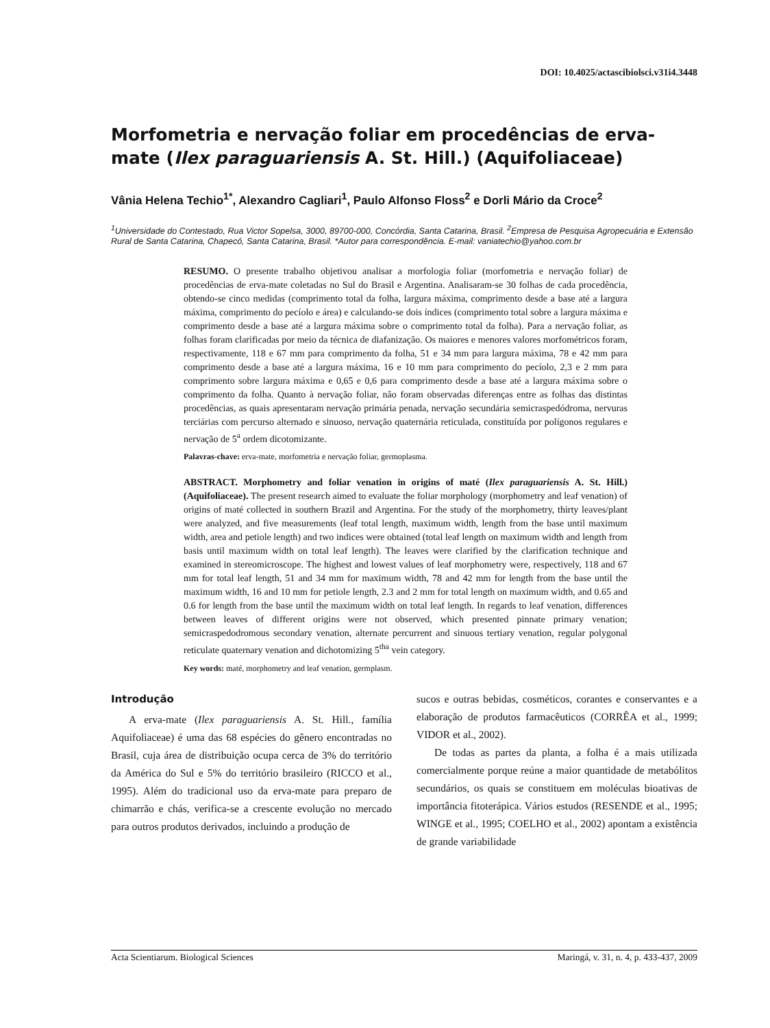DOI: 10.4025/actascibiolsci.v31i4.3448
Morfometria e nervação foliar em procedências de erva-mate (Ilex paraguariensis A. St. Hill.) (Aquifoliaceae)
Vânia Helena Techio<sup>1*</sup>, Alexandro Cagliari<sup>1</sup>, Paulo Alfonso Floss<sup>2</sup> e Dorli Mário da Croce<sup>2</sup>
<sup>1</sup> Universidade do Contestado, Rua Victor Sopelsa, 3000, 89700-000, Concórdia, Santa Catarina, Brasil. <sup>2</sup>Empresa de Pesquisa Agropecuária e Extensão Rural de Santa Catarina, Chapecó, Santa Catarina, Brasil. *Autor para correspondência. E-mail: vaniatechio@yahoo.com.br
RESUMO. O presente trabalho objetivou analisar a morfologia foliar (morfometria e nervação foliar) de procedências de erva-mate coletadas no Sul do Brasil e Argentina. Analisaram-se 30 folhas de cada procedência, obtendo-se cinco medidas (comprimento total da folha, largura máxima, comprimento desde a base até a largura máxima, comprimento do pecíolo e área) e calculando-se dois índices (comprimento total sobre a largura máxima e comprimento desde a base até a largura máxima sobre o comprimento total da folha). Para a nervação foliar, as folhas foram clarificadas por meio da técnica de diafanização. Os maiores e menores valores morfométricos foram, respectivamente, 118 e 67 mm para comprimento da folha, 51 e 34 mm para largura máxima, 78 e 42 mm para comprimento desde a base até a largura máxima, 16 e 10 mm para comprimento do pecíolo, 2,3 e 2 mm para comprimento sobre largura máxima e 0,65 e 0,6 para comprimento desde a base até a largura máxima sobre o comprimento da folha. Quanto à nervação foliar, não foram observadas diferenças entre as folhas das distintas procedências, as quais apresentaram nervação primária penada, nervação secundária semicraspedódroma, nervuras terciárias com percurso alternado e sinuoso, nervação quaternária reticulada, constituída por polígonos regulares e nervação de 5<sup>a</sup> ordem dicotomizante.
Palavras-chave: erva-mate, morfometria e nervação foliar, germoplasma.
ABSTRACT. Morphometry and foliar venation in origins of maté (Ilex paraguariensis A. St. Hill.) (Aquifoliaceae). The present research aimed to evaluate the foliar morphology (morphometry and leaf venation) of origins of maté collected in southern Brazil and Argentina. For the study of the morphometry, thirty leaves/plant were analyzed, and five measurements (leaf total length, maximum width, length from the base until maximum width, area and petiole length) and two indices were obtained (total leaf length on maximum width and length from basis until maximum width on total leaf length). The leaves were clarified by the clarification technique and examined in stereomicroscope. The highest and lowest values of leaf morphometry were, respectively, 118 and 67 mm for total leaf length, 51 and 34 mm for maximum width, 78 and 42 mm for length from the base until the maximum width, 16 and 10 mm for petiole length, 2.3 and 2 mm for total length on maximum width, and 0.65 and 0.6 for length from the base until the maximum width on total leaf length. In regards to leaf venation, differences between leaves of different origins were not observed, which presented pinnate primary venation; semicraspedodromous secondary venation, alternate percurrent and sinuous tertiary venation, regular polygonal reticulate quaternary venation and dichotomizing 5<sup>tha</sup> vein category.
Key words: maté, morphometry and leaf venation, germplasm.
Introdução
A erva-mate (Ilex paraguariensis A. St. Hill., família Aquifoliaceae) é uma das 68 espécies do gênero encontradas no Brasil, cuja área de distribuição ocupa cerca de 3% do território da América do Sul e 5% do território brasileiro (RICCO et al., 1995). Além do tradicional uso da erva-mate para preparo de chimarrão e chás, verifica-se a crescente evolução no mercado para outros produtos derivados, incluindo a produção de
sucos e outras bebidas, cosméticos, corantes e conservantes e a elaboração de produtos farmacêuticos (CORRÊA et al., 1999; VIDOR et al., 2002).
De todas as partes da planta, a folha é a mais utilizada comercialmente porque reúne a maior quantidade de metabólitos secundários, os quais se constituem em moléculas bioativas de importância fitoterápica. Vários estudos (RESENDE et al., 1995; WINGE et al., 1995; COELHO et al., 2002) apontam a existência de grande variabilidade
Acta Scientiarum. Biological Sciences Maringá, v. 31, n. 4, p. 433-437, 2009